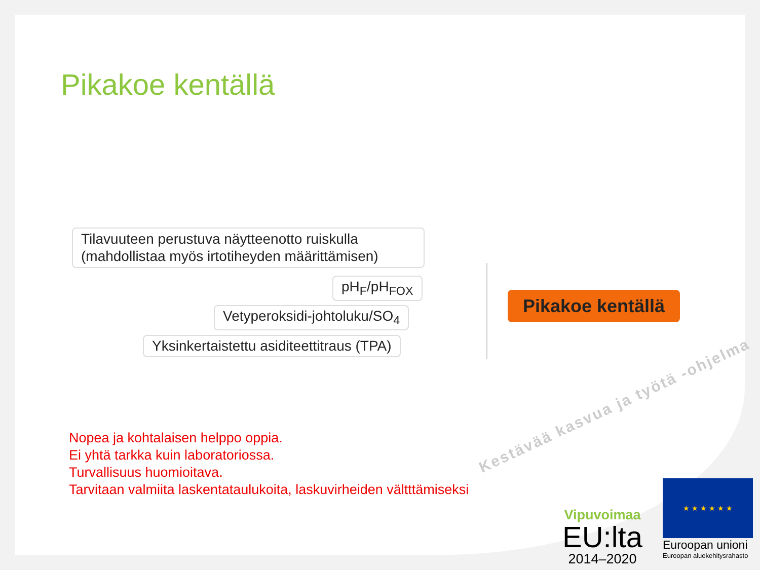Pikakoe kentällä
Tilavuuteen perustuva näytteenotto ruiskulla (mahdollistaa myös irtotiheyden määrittämisen)
pH<sub>F</sub>/pH<sub>FOX</sub>
Vetyperoksidi-johtoluku/SO<sub>4</sub>
Yksinkertaistettu asiditeettitraus (TPA)
Pikakoe kentällä
Nopea ja kohtalaisen helppo oppia.
Ei yhtä tarkka kuin laboratoriossa.
Turvallisuus huomioitava.
Tarvitaan valmiita laskentataulukoita, laskuvirheiden vältttämiseksi
Kestävää kasvua ja työtä -ohjelma
Vipuvoimaa
EU:lta
2014–2020
★ ★ ★ ★ ★ ★
Euroopan unioni
Euroopan aluekehitysrahasto